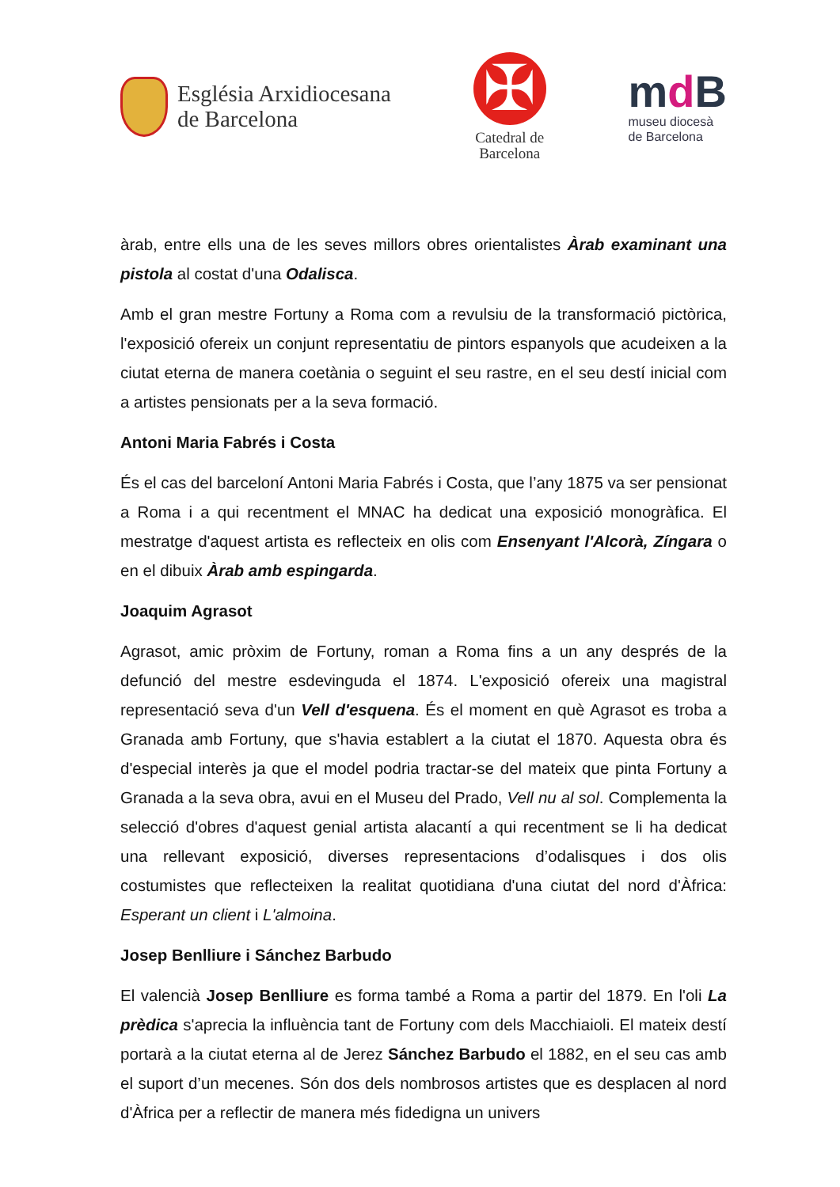Església Arxidiocesana
de Barcelona
✠
Catedral de
Barcelona
md B
museu diocesà
de Barcelona
àrab, entre ells una de les seves millors obres orientalistes Àrab examinant una pistola al costat d'una Odalisca.
Amb el gran mestre Fortuny a Roma com a revulsiu de la transformació pictòrica, l'exposició ofereix un conjunt representatiu de pintors espanyols que acudeixen a la ciutat eterna de manera coetània o seguint el seu rastre, en el seu destí inicial com a artistes pensionats per a la seva formació.
Antoni Maria Fabrés i Costa
És el cas del barceloní Antoni Maria Fabrés i Costa, que l’any 1875 va ser pensionat a Roma i a qui recentment el MNAC ha dedicat una exposició monogràfica. El mestratge d'aquest artista es reflecteix en olis com Ensenyant l'Alcorà, Zíngara o en el dibuix Àrab amb espingarda.
Joaquim Agrasot
Agrasot, amic pròxim de Fortuny, roman a Roma fins a un any després de la defunció del mestre esdevinguda el 1874. L'exposició ofereix una magistral representació seva d'un Vell d'esquena. És el moment en què Agrasot es troba a Granada amb Fortuny, que s'havia establert a la ciutat el 1870. Aquesta obra és d'especial interès ja que el model podria tractar-se del mateix que pinta Fortuny a Granada a la seva obra, avui en el Museu del Prado, Vell nu al sol. Complementa la selecció d'obres d'aquest genial artista alacantí a qui recentment se li ha dedicat una rellevant exposició, diverses representacions d’odalisques i dos olis costumistes que reflecteixen la realitat quotidiana d'una ciutat del nord d'Àfrica: Esperant un client i L'almoina.
Josep Benlliure i Sánchez Barbudo
El valencià Josep Benlliure es forma també a Roma a partir del 1879. En l'oli La prèdica s'aprecia la influència tant de Fortuny com dels Macchiaioli. El mateix destí portarà a la ciutat eterna al de Jerez Sánchez Barbudo el 1882, en el seu cas amb el suport d’un mecenes. Són dos dels nombrosos artistes que es desplacen al nord d'Àfrica per a reflectir de manera més fidedigna un univers